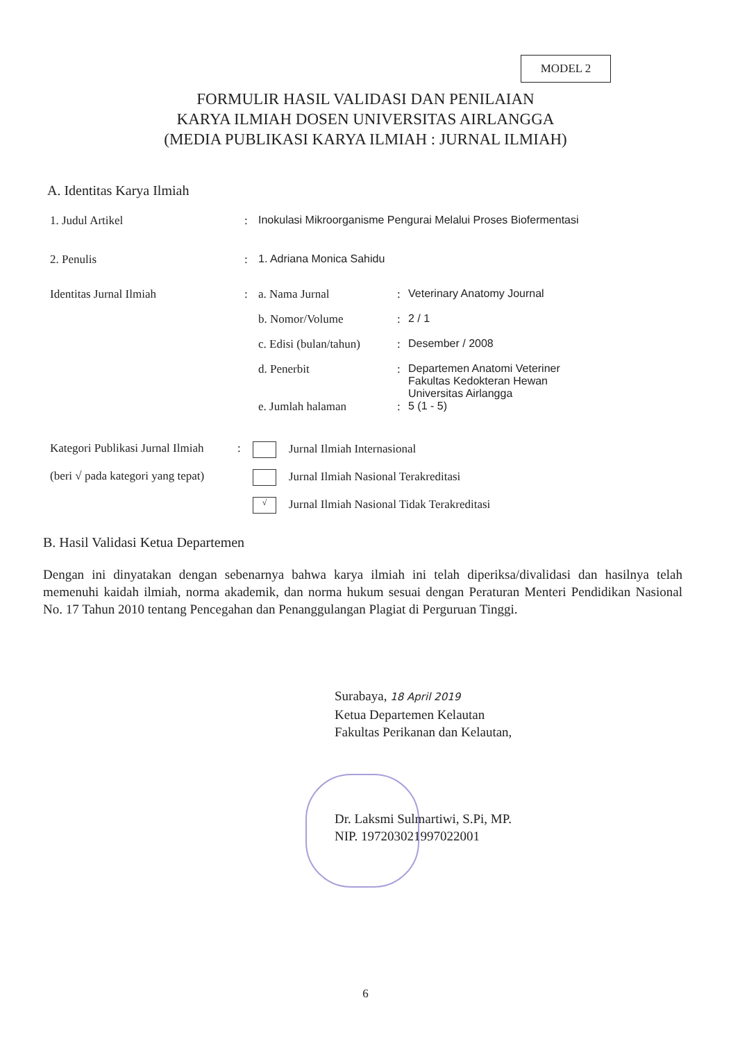MODEL 2
FORMULIR HASIL VALIDASI DAN PENILAIAN
KARYA ILMIAH DOSEN UNIVERSITAS AIRLANGGA
(MEDIA PUBLIKASI KARYA ILMIAH : JURNAL ILMIAH)
A. Identitas Karya Ilmiah
| 1. Judul Artikel | : | Inokulasi Mikroorganisme Pengurai Melalui Proses Biofermentasi | | |
| 2. Penulis | : | 1. Adriana Monica Sahidu | | |
| Identitas Jurnal Ilmiah | : | a. Nama Jurnal | : | Veterinary Anatomy Journal |
| | | b. Nomor/Volume | : | 2 / 1 |
| | | c. Edisi (bulan/tahun) | : | Desember / 2008 |
| | | d. Penerbit | : | Departemen Anatomi Veteriner Fakultas Kedokteran Hewan Universitas Airlangga |
| | | e. Jumlah halaman | : | 5 (1 - 5) |
| Kategori Publikasi Jurnal Ilmiah | : | Jurnal Ilmiah Internasional |
| (beri √ pada kategori yang tepat) | | Jurnal Ilmiah Nasional Terakreditasi |
| | | √ Jurnal Ilmiah Nasional Tidak Terakreditasi |
B. Hasil Validasi Ketua Departemen
Dengan ini dinyatakan dengan sebenarnya bahwa karya ilmiah ini telah diperiksa/divalidasi dan hasilnya telah memenuhi kaidah ilmiah, norma akademik, dan norma hukum sesuai dengan Peraturan Menteri Pendidikan Nasional No. 17 Tahun 2010 tentang Pencegahan dan Penanggulangan Plagiat di Perguruan Tinggi.
Surabaya, 18 April 2019
Ketua Departemen Kelautan
Fakultas Perikanan dan Kelautan,
Dr. Laksmi Sulmartiwi, S.Pi, MP.
NIP. 197203021997022001
6